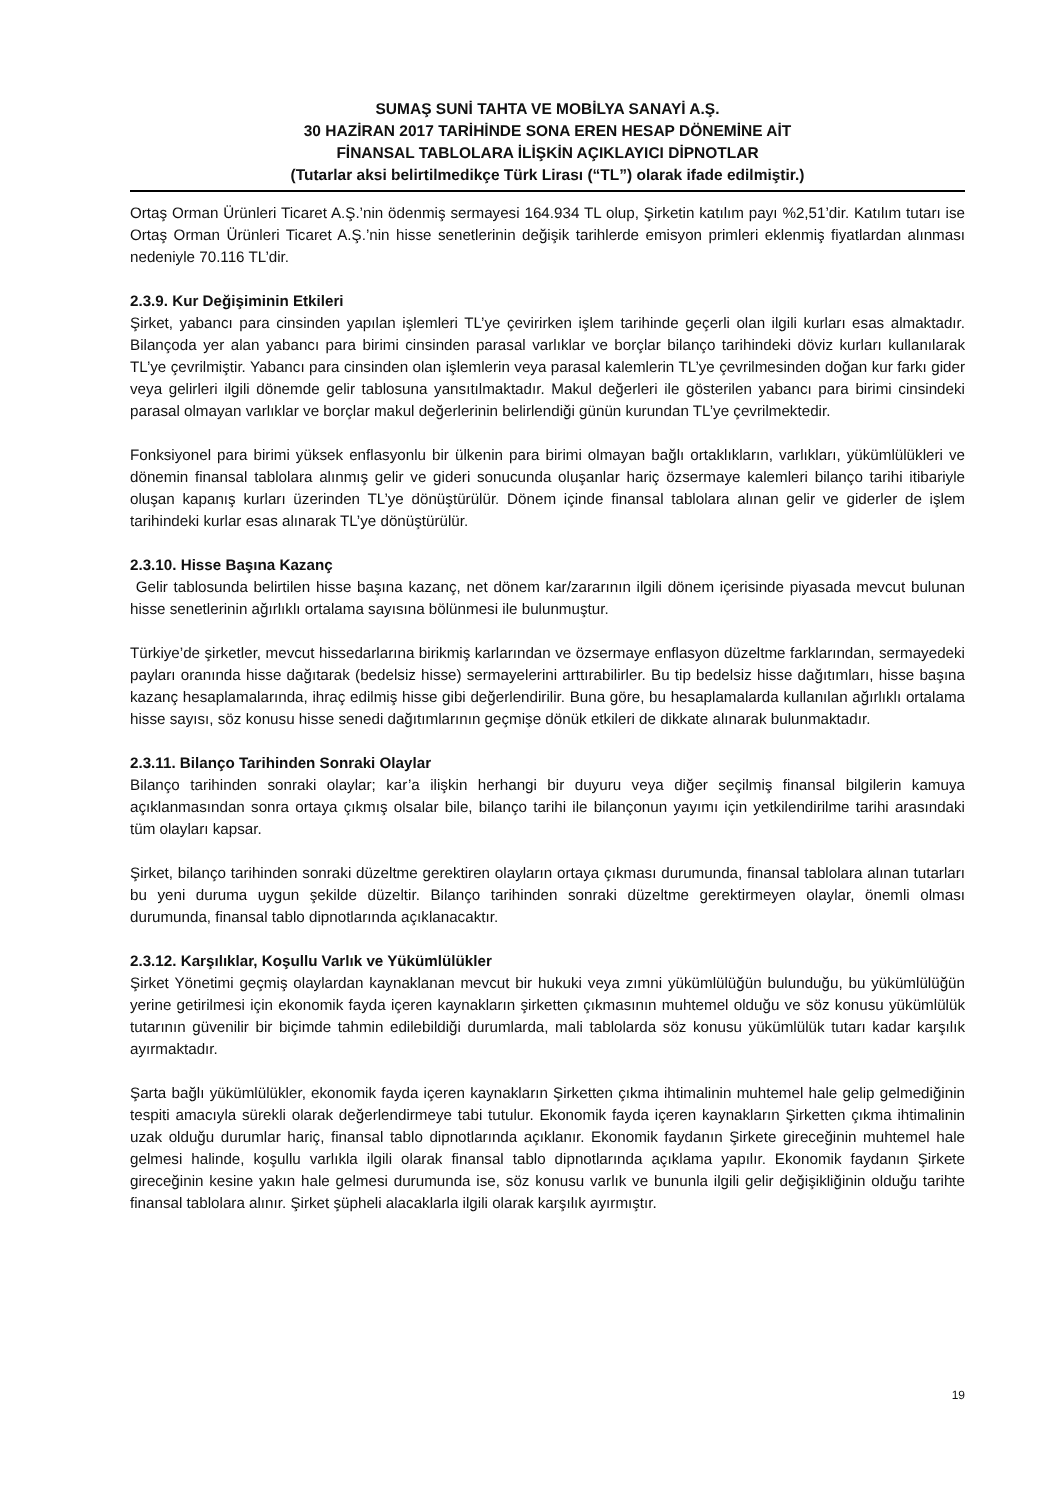SUMAŞ SUNİ TAHTA VE MOBİLYA SANAYİ A.Ş.
30 HAZİRAN 2017 TARİHİNDE SONA EREN HESAP DÖNEMİNE AİT
FİNANSAL TABLOLARA İLİŞKİN AÇIKLAYICI DİPNOTLAR
(Tutarlar aksi belirtilmedikçe Türk Lirası (“TL”) olarak ifade edilmiştir.)
Ortaş Orman Ürünleri Ticaret A.Ş.’nin ödenmiş sermayesi 164.934 TL olup, Şirketin katılım payı %2,51’dir. Katılım tutarı ise Ortaş Orman Ürünleri Ticaret A.Ş.’nin hisse senetlerinin değişik tarihlerde emisyon primleri eklenmiş fiyatlardan alınması nedeniyle 70.116 TL’dir.
2.3.9. Kur Değişiminin Etkileri
Şirket, yabancı para cinsinden yapılan işlemleri TL’ye çevirirken işlem tarihinde geçerli olan ilgili kurları esas almaktadır. Bilançoda yer alan yabancı para birimi cinsinden parasal varlıklar ve borçlar bilanço tarihindeki döviz kurları kullanılarak TL’ye çevrilmiştir. Yabancı para cinsinden olan işlemlerin veya parasal kalemlerin TL’ye çevrilmesinden doğan kur farkı gider veya gelirleri ilgili dönemde gelir tablosuna yansıtılmaktadır. Makul değerleri ile gösterilen yabancı para birimi cinsindeki parasal olmayan varlıklar ve borçlar makul değerlerinin belirlendiği günün kurundan TL’ye çevrilmektedir.
Fonksiyonel para birimi yüksek enflasyonlu bir ülkenin para birimi olmayan bağlı ortaklıkların, varlıkları, yükümlülükleri ve dönemin finansal tablolara alınmış gelir ve gideri sonucunda oluşanlar hariç özsermaye kalemleri bilanço tarihi itibariyle oluşan kapanış kurları üzerinden TL’ye dönüştürülür. Dönem içinde finansal tablolara alınan gelir ve giderler de işlem tarihindeki kurlar esas alınarak TL’ye dönüştürülür.
2.3.10. Hisse Başına Kazanç
Gelir tablosunda belirtilen hisse başına kazanç, net dönem kar/zararının ilgili dönem içerisinde piyasada mevcut bulunan hisse senetlerinin ağırlıklı ortalama sayısına bölünmesi ile bulunmuştur.
Türkiye’de şirketler, mevcut hissedarlarına birikmiş karlarından ve özsermaye enflasyon düzeltme farklarından, sermayedeki payları oranında hisse dağıtarak (bedelsiz hisse) sermayelerini arttırabilirler. Bu tip bedelsiz hisse dağıtımları, hisse başına kazanç hesaplamalarında, ihraç edilmiş hisse gibi değerlendirilir. Buna göre, bu hesaplamalarda kullanılan ağırlıklı ortalama hisse sayısı, söz konusu hisse senedi dağıtımlarının geçmişe dönük etkileri de dikkate alınarak bulunmaktadır.
2.3.11. Bilanço Tarihinden Sonraki Olaylar
Bilanço tarihinden sonraki olaylar; kar’a ilişkin herhangi bir duyuru veya diğer seçilmiş finansal bilgilerin kamuya açıklanmasından sonra ortaya çıkmış olsalar bile, bilanço tarihi ile bilançonun yayımı için yetkilendirilme tarihi arasındaki tüm olayları kapsar.
Şirket, bilanço tarihinden sonraki düzeltme gerektiren olayların ortaya çıkması durumunda, finansal tablolara alınan tutarları bu yeni duruma uygun şekilde düzeltir. Bilanço tarihinden sonraki düzeltme gerektirmeyen olaylar, önemli olması durumunda, finansal tablo dipnotlarında açıklanacaktır.
2.3.12. Karşılıklar, Koşullu Varlık ve Yükümlülükler
Şirket Yönetimi geçmiş olaylardan kaynaklanan mevcut bir hukuki veya zımni yükümlülüğün bulunduğu, bu yükümlülüğün yerine getirilmesi için ekonomik fayda içeren kaynakların şirketten çıkmasının muhtemel olduğu ve söz konusu yükümlülük tutarının güvenilir bir biçimde tahmin edilebildiği durumlarda, mali tablolarda söz konusu yükümlülük tutarı kadar karşılık ayırmaktadır.
Şarta bağlı yükümlülükler, ekonomik fayda içeren kaynakların Şirketten çıkma ihtimalinin muhtemel hale gelip gelmediğinin tespiti amacıyla sürekli olarak değerlendirmeye tabi tutulur. Ekonomik fayda içeren kaynakların Şirketten çıkma ihtimalinin uzak olduğu durumlar hariç, finansal tablo dipnotlarında açıklanır. Ekonomik faydanın Şirkete gireceğinin muhtemel hale gelmesi halinde, koşullu varlıkla ilgili olarak finansal tablo dipnotlarında açıklama yapılır. Ekonomik faydanın Şirkete gireceğinin kesine yakın hale gelmesi durumunda ise, söz konusu varlık ve bununla ilgili gelir değişikliğinin olduğu tarihte finansal tablolara alınır. Şirket şüpheli alacaklarla ilgili olarak karşılık ayırmıştır.
19